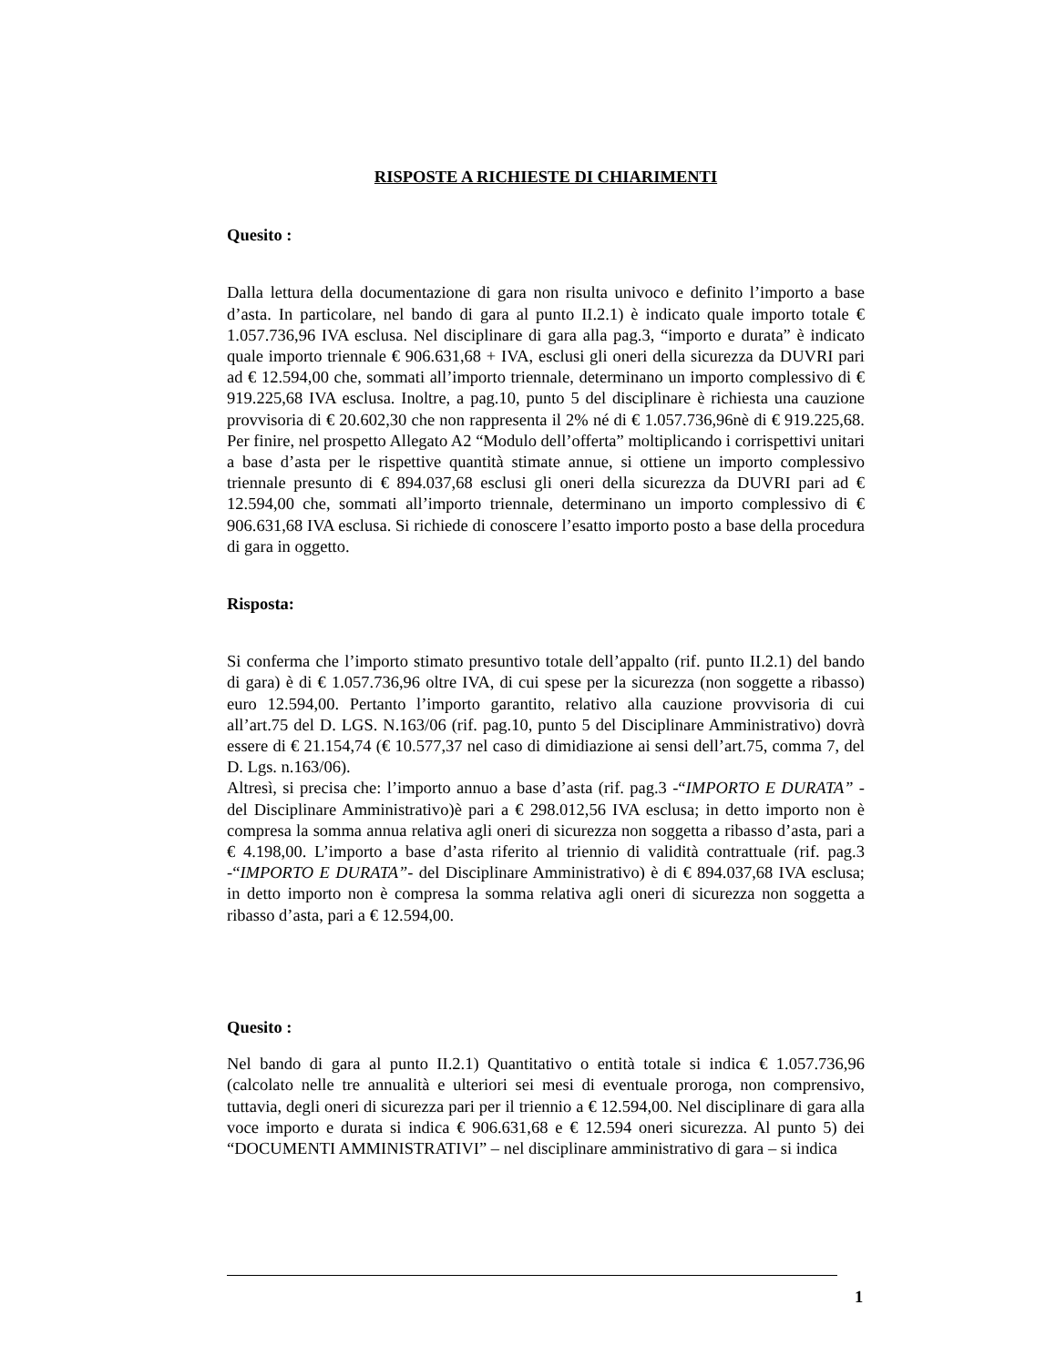RISPOSTE A RICHIESTE DI CHIARIMENTI
Quesito :
Dalla lettura della documentazione di gara non risulta univoco e definito l’importo a base d’asta. In particolare, nel bando di gara al punto II.2.1) è indicato quale importo totale € 1.057.736,96 IVA esclusa. Nel disciplinare di gara alla pag.3, “importo e durata” è indicato quale importo triennale € 906.631,68 + IVA, esclusi gli oneri della sicurezza da DUVRI pari ad € 12.594,00 che, sommati all’importo triennale, determinano un importo complessivo di € 919.225,68 IVA esclusa. Inoltre, a pag.10, punto 5 del disciplinare è richiesta una cauzione provvisoria di € 20.602,30 che non rappresenta il 2% né di € 1.057.736,96nè di € 919.225,68. Per finire, nel prospetto Allegato A2 “Modulo dell’offerta” moltiplicando i corrispettivi unitari a base d’asta per le rispettive quantità stimate annue, si ottiene un importo complessivo triennale presunto di € 894.037,68 esclusi gli oneri della sicurezza da DUVRI pari ad € 12.594,00 che, sommati all’importo triennale, determinano un importo complessivo di € 906.631,68 IVA esclusa. Si richiede di conoscere l’esatto importo posto a base della procedura di gara in oggetto.
Risposta:
Si conferma che l’importo stimato presuntivo totale dell’appalto (rif. punto II.2.1) del bando di gara) è di € 1.057.736,96 oltre IVA, di cui spese per la sicurezza (non soggette a ribasso) euro 12.594,00. Pertanto l’importo garantito, relativo alla cauzione provvisoria di cui all’art.75 del D. LGS. N.163/06 (rif. pag.10, punto 5 del Disciplinare Amministrativo) dovrà essere di € 21.154,74 (€ 10.577,37 nel caso di dimidiazione ai sensi dell’art.75, comma 7, del D. Lgs. n.163/06).
Altresì, si precisa che: l’importo annuo a base d’asta (rif. pag.3 -“IMPORTO E DURATA” - del Disciplinare Amministrativo)è pari a € 298.012,56 IVA esclusa; in detto importo non è compresa la somma annua relativa agli oneri di sicurezza non soggetta a ribasso d’asta, pari a € 4.198,00. L’importo a base d’asta riferito al triennio di validità contrattuale (rif. pag.3 -“IMPORTO E DURATA”- del Disciplinare Amministrativo) è di € 894.037,68 IVA esclusa; in detto importo non è compresa la somma relativa agli oneri di sicurezza non soggetta a ribasso d’asta, pari a € 12.594,00.
Quesito :
Nel bando di gara al punto II.2.1) Quantitativo o entità totale si indica € 1.057.736,96 (calcolato nelle tre annualità e ulteriori sei mesi di eventuale proroga, non comprensivo, tuttavia, degli oneri di sicurezza pari per il triennio a € 12.594,00. Nel disciplinare di gara alla voce importo e durata si indica € 906.631,68 e € 12.594 oneri sicurezza. Al punto 5) dei “DOCUMENTI AMMINISTRATIVI” – nel disciplinare amministrativo di gara – si indica
1